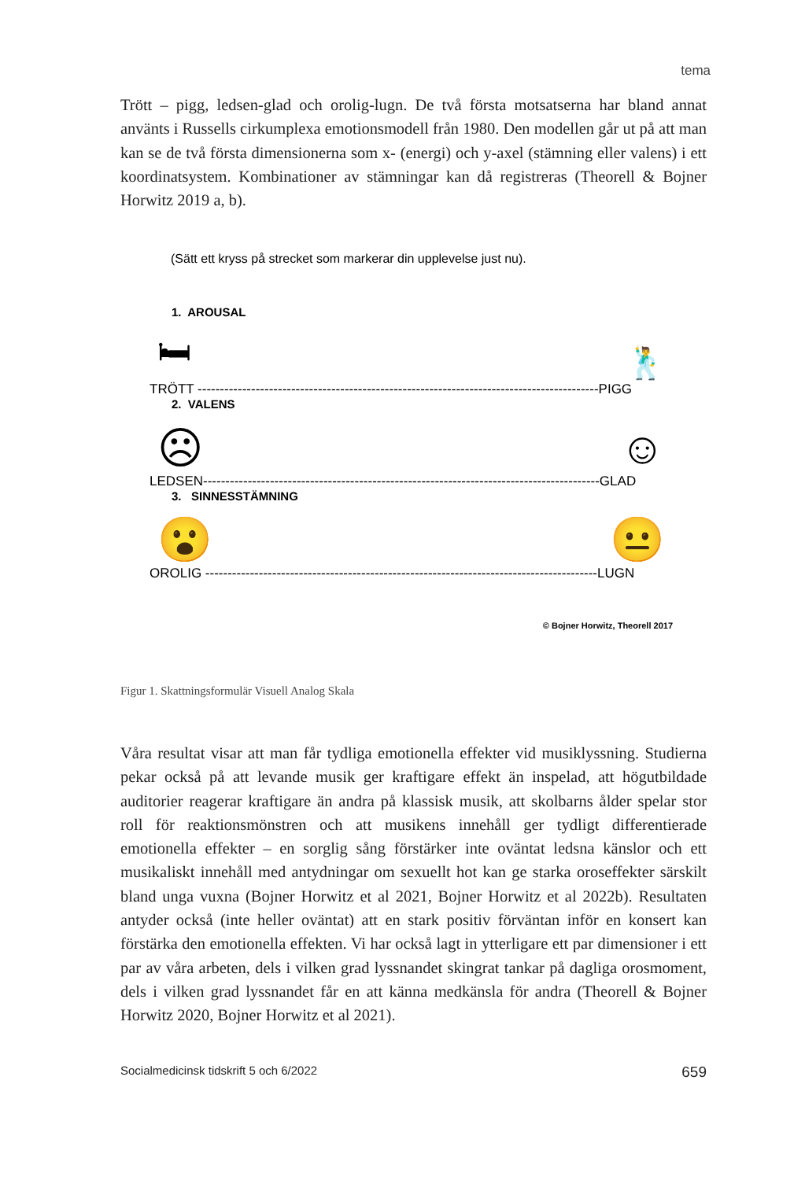tema
Trött – pigg, ledsen-glad och orolig-lugn. De två första motsatserna har bland annat använts i Russells cirkumplexa emotionsmodell från 1980. Den modellen går ut på att man kan se de två första dimensionerna som x- (energi) och y-axel (stämning eller valens) i ett koordinatsystem. Kombinationer av stämningar kan då registreras (Theorell & Bojner Horwitz 2019 a, b).
(Sätt ett kryss på strecket som markerar din upplevelse just nu).
1. AROUSAL
🛏 🕺
TRÖTT ------------------------------------------------------------------------------------------PIGG
2. VALENS
☹ ☺
LEDSEN-----------------------------------------------------------------------------------------GLAD
3. SINNESSTÄMNING
😮 😐
OROLIG ----------------------------------------------------------------------------------------LUGN
© Bojner Horwitz, Theorell 2017
Figur 1. Skattningsformulär Visuell Analog Skala
Våra resultat visar att man får tydliga emotionella effekter vid musiklyssning. Studierna pekar också på att levande musik ger kraftigare effekt än inspelad, att högutbildade auditorier reagerar kraftigare än andra på klassisk musik, att skolbarns ålder spelar stor roll för reaktionsmönstren och att musikens innehåll ger tydligt differentierade emotionella effekter – en sorglig sång förstärker inte oväntat ledsna känslor och ett musikaliskt innehåll med antydningar om sexuellt hot kan ge starka oroseffekter särskilt bland unga vuxna (Bojner Horwitz et al 2021, Bojner Horwitz et al 2022b). Resultaten antyder också (inte heller oväntat) att en stark positiv förväntan inför en konsert kan förstärka den emotionella effekten. Vi har också lagt in ytterligare ett par dimensioner i ett par av våra arbeten, dels i vilken grad lyssnandet skingrat tankar på dagliga orosmoment, dels i vilken grad lyssnandet får en att känna medkänsla för andra (Theorell & Bojner Horwitz 2020, Bojner Horwitz et al 2021).
Socialmedicinsk tidskrift 5 och 6/2022 659